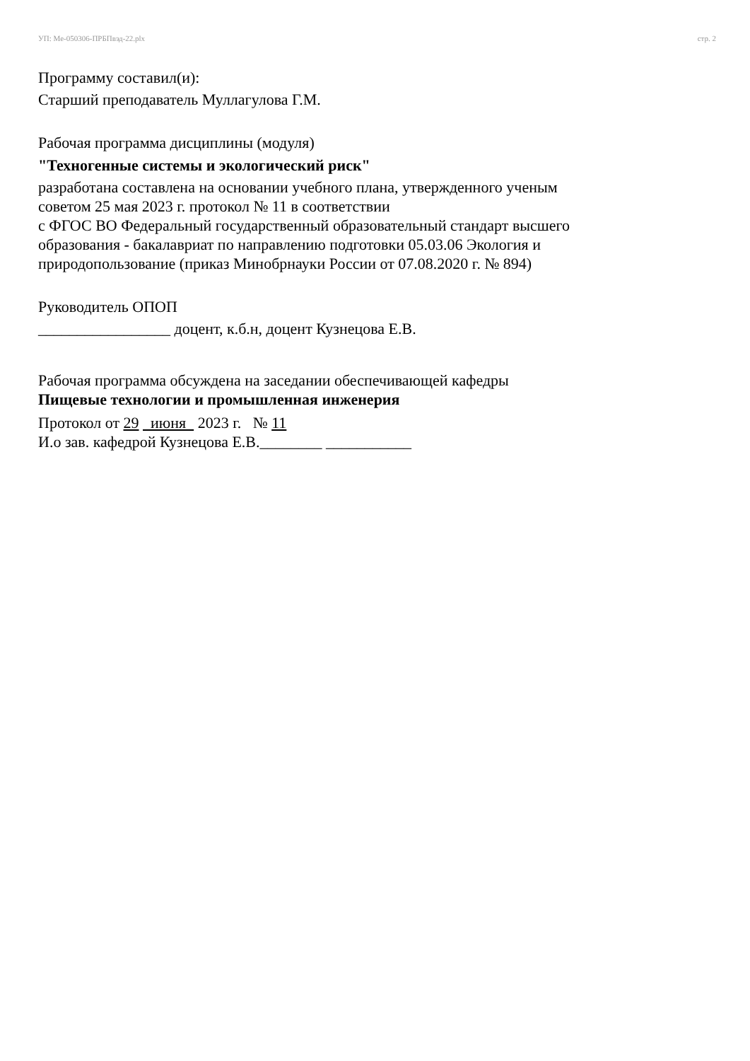УП: Ме-050306-ПРБПвэд-22.plx стр. 2
Программу составил(и):
Старший преподаватель Муллагулова Г.М.
Рабочая программа дисциплины (модуля)
"Техногенные системы и экологический риск"
разработана составлена на основании учебного плана, утвержденного ученым
советом 25 мая 2023 г. протокол № 11 в соответствии
с ФГОС ВО Федеральный государственный образовательный стандарт высшего
образования - бакалавриат по направлению подготовки 05.03.06 Экология и
природопользование (приказ Минобрнауки России от 07.08.2020 г. № 894)
Руководитель ОПОП
_________________ доцент, к.б.н, доцент Кузнецова Е.В.
Рабочая программа обсуждена на заседании обеспечивающей кафедры
Пищевые технологии и промышленная инженерия
Протокол от 29 июня 2023 г. № 11
И.о зав. кафедрой Кузнецова Е.В.________ ___________